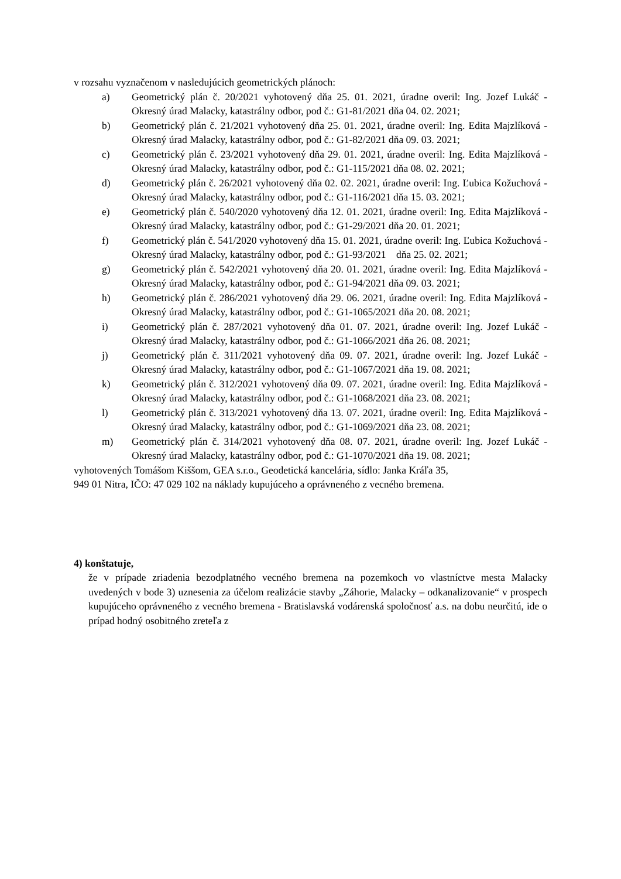v rozsahu vyznačenom v nasledujúcich geometrických plánoch:
a) Geometrický plán č. 20/2021 vyhotovený dňa 25. 01. 2021, úradne overil: Ing. Jozef Lukáč - Okresný úrad Malacky, katastrálny odbor, pod č.: G1-81/2021 dňa 04. 02. 2021;
b) Geometrický plán č. 21/2021 vyhotovený dňa 25. 01. 2021, úradne overil: Ing. Edita Majzlíková - Okresný úrad Malacky, katastrálny odbor, pod č.: G1-82/2021 dňa 09. 03. 2021;
c) Geometrický plán č. 23/2021 vyhotovený dňa 29. 01. 2021, úradne overil: Ing. Edita Majzlíková - Okresný úrad Malacky, katastrálny odbor, pod č.: G1-115/2021 dňa 08. 02. 2021;
d) Geometrický plán č. 26/2021 vyhotovený dňa 02. 02. 2021, úradne overil: Ing. Ľubica Kožuchová - Okresný úrad Malacky, katastrálny odbor, pod č.: G1-116/2021 dňa 15. 03. 2021;
e) Geometrický plán č. 540/2020 vyhotovený dňa 12. 01. 2021, úradne overil: Ing. Edita Majzlíková - Okresný úrad Malacky, katastrálny odbor, pod č.: G1-29/2021 dňa 20. 01. 2021;
f) Geometrický plán č. 541/2020 vyhotovený dňa 15. 01. 2021, úradne overil: Ing. Ľubica Kožuchová - Okresný úrad Malacky, katastrálny odbor, pod č.: G1-93/2021 dňa 25. 02. 2021;
g) Geometrický plán č. 542/2021 vyhotovený dňa 20. 01. 2021, úradne overil: Ing. Edita Majzlíková - Okresný úrad Malacky, katastrálny odbor, pod č.: G1-94/2021 dňa 09. 03. 2021;
h) Geometrický plán č. 286/2021 vyhotovený dňa 29. 06. 2021, úradne overil: Ing. Edita Majzlíková - Okresný úrad Malacky, katastrálny odbor, pod č.: G1-1065/2021 dňa 20. 08. 2021;
i) Geometrický plán č. 287/2021 vyhotovený dňa 01. 07. 2021, úradne overil: Ing. Jozef Lukáč - Okresný úrad Malacky, katastrálny odbor, pod č.: G1-1066/2021 dňa 26. 08. 2021;
j) Geometrický plán č. 311/2021 vyhotovený dňa 09. 07. 2021, úradne overil: Ing. Jozef Lukáč - Okresný úrad Malacky, katastrálny odbor, pod č.: G1-1067/2021 dňa 19. 08. 2021;
k) Geometrický plán č. 312/2021 vyhotovený dňa 09. 07. 2021, úradne overil: Ing. Edita Majzlíková - Okresný úrad Malacky, katastrálny odbor, pod č.: G1-1068/2021 dňa 23. 08. 2021;
l) Geometrický plán č. 313/2021 vyhotovený dňa 13. 07. 2021, úradne overil: Ing. Edita Majzlíková - Okresný úrad Malacky, katastrálny odbor, pod č.: G1-1069/2021 dňa 23. 08. 2021;
m) Geometrický plán č. 314/2021 vyhotovený dňa 08. 07. 2021, úradne overil: Ing. Jozef Lukáč - Okresný úrad Malacky, katastrálny odbor, pod č.: G1-1070/2021 dňa 19. 08. 2021;
vyhotovených Tomášom Kiššom, GEA s.r.o., Geodetická kancelária, sídlo: Janka Kráľa 35,
949 01 Nitra, IČO: 47 029 102 na náklady kupujúceho a oprávneného z vecného bremena.
4) konštatuje,
že v prípade zriadenia bezodplatného vecného bremena na pozemkoch vo vlastníctve mesta Malacky uvedených v bode 3) uznesenia za účelom realizácie stavby „Záhorie, Malacky – odkanalizovanie“ v prospech kupujúceho oprávneného z vecného bremena - Bratislavská vodárenská spoločnosť a.s. na dobu neurčitú, ide o prípad hodný osobitného zreteľa z